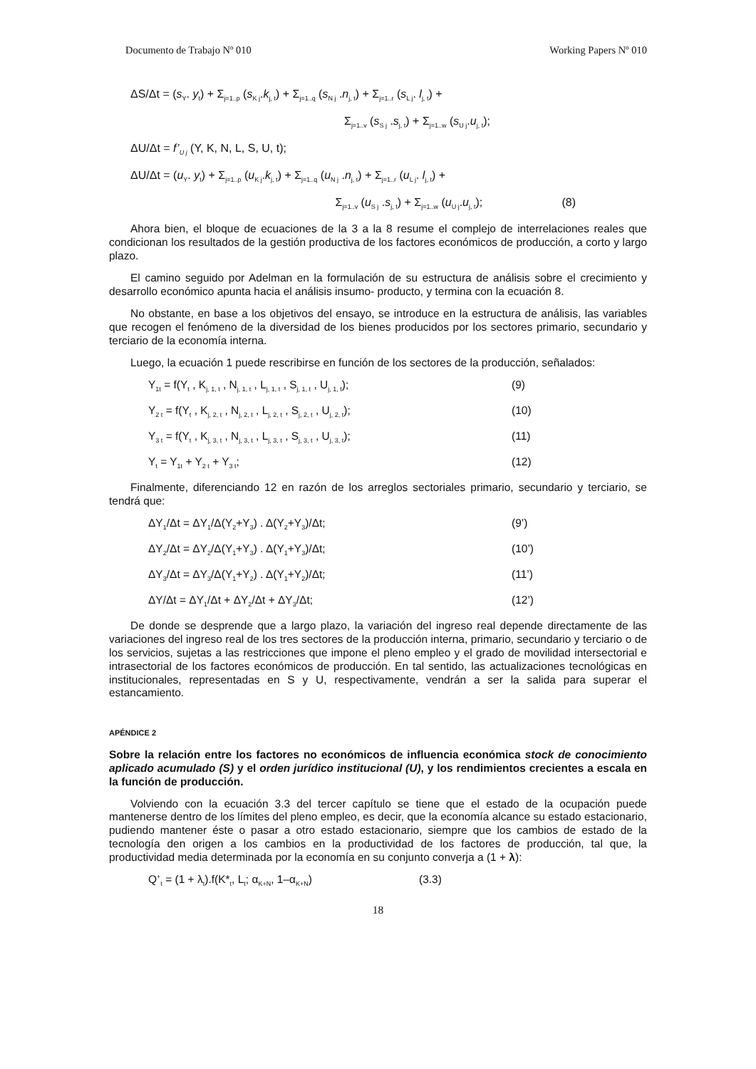Documento de Trabajo Nº 010 Working Papers Nº 010
ΔS/Δt = (s<sub>Y</sub>. y<sub>t</sub>) + Σ<sub>j=1..p</sub> (s<sub>K j</sub>.k<sub>j, t</sub>) + Σ<sub>j=1..q</sub> (s<sub>N j</sub> .n<sub>j, t</sub>) + Σ<sub>j=1..r</sub> (s<sub>L j</sub>. l<sub>j, t</sub>) +
Σ<sub>j=1..v</sub> (s<sub>S j</sub> .s<sub>j, t</sub>) + Σ<sub>j=1..w</sub> (s<sub>U j</sub>.u<sub>j, t</sub>);
ΔU/Δt = f’<sub>U j</sub> (Y, K, N, L, S, U, t);
ΔU/Δt = (u<sub>Y</sub>. y<sub>t</sub>) + Σ<sub>j=1..p</sub> (u<sub>K j</sub>.k<sub>j, t</sub>) + Σ<sub>j=1..q</sub> (u<sub>N j</sub> .n<sub>j, t</sub>) + Σ<sub>j=1..r</sub> (u<sub>L j</sub>. l<sub>j, t</sub>) +
Σ<sub>j=1..v</sub> (u<sub>S j</sub> .s<sub>j, t</sub>) + Σ<sub>j=1..w</sub> (u<sub>U j</sub>.u<sub>j, t</sub>); (8)
Ahora bien, el bloque de ecuaciones de la 3 a la 8 resume el complejo de interrelaciones reales que condicionan los resultados de la gestión productiva de los factores económicos de producción, a corto y largo plazo.
El camino seguido por Adelman en la formulación de su estructura de análisis sobre el crecimiento y desarrollo económico apunta hacia el análisis insumo- producto, y termina con la ecuación 8.
No obstante, en base a los objetivos del ensayo, se introduce en la estructura de análisis, las variables que recogen el fenómeno de la diversidad de los bienes producidos por los sectores primario, secundario y terciario de la economía interna.
Luego, la ecuación 1 puede rescribirse en función de los sectores de la producción, señalados:
Y<sub>1t</sub> = f(Y<sub>t</sub> , K<sub>j, 1, t</sub> , N<sub>j, 1, t</sub> , L<sub>j, 1, t</sub> , S<sub>j, 1, t</sub> , U<sub>j, 1, t</sub>); (9)
Y<sub>2 t</sub> = f(Y<sub>t</sub> , K<sub>j, 2, t</sub> , N<sub>j, 2, t</sub> , L<sub>j, 2, t</sub> , S<sub>j, 2, t</sub> , U<sub>j, 2, t</sub>); (10)
Y<sub>3 t</sub> = f(Y<sub>t</sub> , K<sub>j, 3, t</sub> , N<sub>j, 3, t</sub> , L<sub>j, 3, t</sub> , S<sub>j, 3, t</sub> , U<sub>j, 3, t</sub>); (11)
Y<sub>t</sub> = Y<sub>1t</sub> + Y<sub>2 t</sub> + Y<sub>3 t</sub>; (12)
Finalmente, diferenciando 12 en razón de los arreglos sectoriales primario, secundario y terciario, se tendrá que:
ΔY<sub>1</sub>/Δt = ΔY<sub>1</sub>/Δ(Y<sub>2</sub>+Y<sub>3</sub>) . Δ(Y<sub>2</sub>+Y<sub>3</sub>)/Δt; (9’)
ΔY<sub>2</sub>/Δt = ΔY<sub>2</sub>/Δ(Y<sub>1</sub>+Y<sub>3</sub>) . Δ(Y<sub>1</sub>+Y<sub>3</sub>)/Δt; (10’)
ΔY<sub>3</sub>/Δt = ΔY<sub>3</sub>/Δ(Y<sub>1</sub>+Y<sub>2</sub>) . Δ(Y<sub>1</sub>+Y<sub>2</sub>)/Δt; (11’)
ΔY/Δt = ΔY<sub>1</sub>/Δt + ΔY<sub>2</sub>/Δt + ΔY<sub>3</sub>/Δt; (12’)
De donde se desprende que a largo plazo, la variación del ingreso real depende directamente de las variaciones del ingreso real de los tres sectores de la producción interna, primario, secundario y terciario o de los servicios, sujetas a las restricciones que impone el pleno empleo y el grado de movilidad intersectorial e intrasectorial de los factores económicos de producción. En tal sentido, las actualizaciones tecnológicas en institucionales, representadas en S y U, respectivamente, vendrán a ser la salida para superar el estancamiento.
APÉNDICE 2
Sobre la relación entre los factores no económicos de influencia económica stock de conocimiento aplicado acumulado (S) y el orden jurídico institucional (U), y los rendimientos crecientes a escala en la función de producción.
Volviendo con la ecuación 3.3 del tercer capítulo se tiene que el estado de la ocupación puede mantenerse dentro de los límites del pleno empleo, es decir, que la economía alcance su estado estacionario, pudiendo mantener éste o pasar a otro estado estacionario, siempre que los cambios de estado de la tecnología den origen a los cambios en la productividad de los factores de producción, tal que, la productividad media determinada por la economía en su conjunto converja a (1 + λ):
Q<sup>+</sup><sub>t</sub> = (1 + λ<sub>t</sub>).f(K*<sub>t</sub>, L<sub>t</sub>; α<sub>K+N</sub>, 1–α<sub>K+N</sub>) (3.3)
18